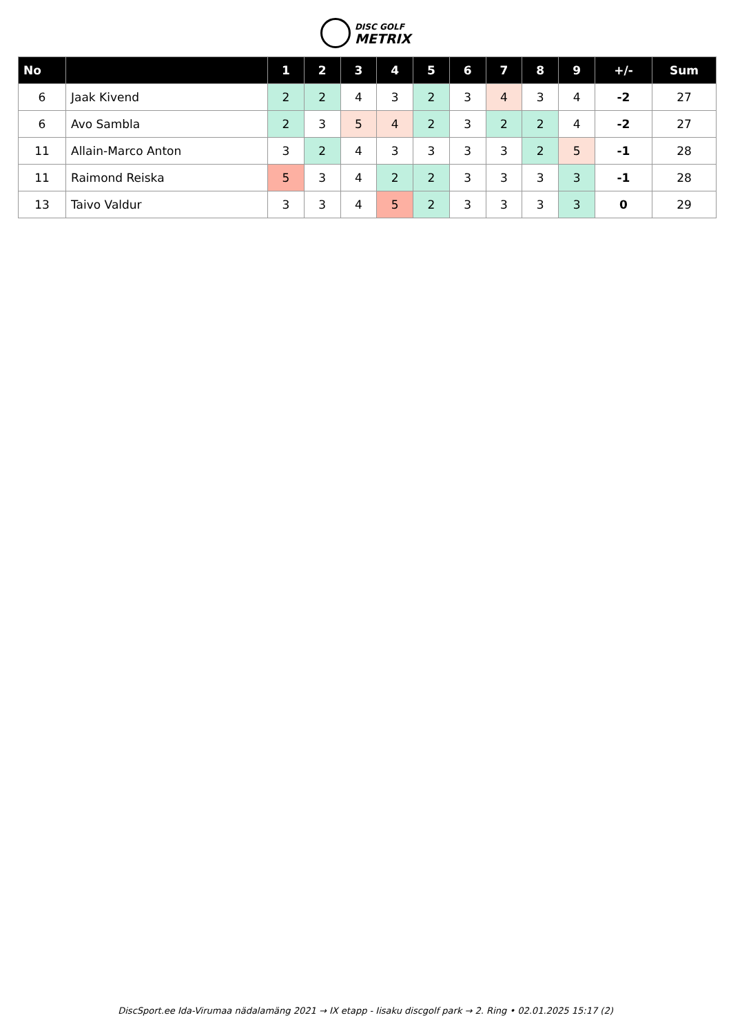DISC GOLF
METRIX
| No | | 1 | 2 | 3 | 4 | 5 | 6 | 7 | 8 | 9 | +/- | Sum |
| --- | --- | --- | --- | --- | --- | --- | --- | --- | --- | --- | --- | --- |
| 6 | Jaak Kivend | 2 | 2 | 4 | 3 | 2 | 3 | 4 | 3 | 4 | -2 | 27 |
| 6 | Avo Sambla | 2 | 3 | 5 | 4 | 2 | 3 | 2 | 2 | 4 | -2 | 27 |
| 11 | Allain-Marco Anton | 3 | 2 | 4 | 3 | 3 | 3 | 3 | 2 | 5 | -1 | 28 |
| 11 | Raimond Reiska | 5 | 3 | 4 | 2 | 2 | 3 | 3 | 3 | 3 | -1 | 28 |
| 13 | Taivo Valdur | 3 | 3 | 4 | 5 | 2 | 3 | 3 | 3 | 3 | 0 | 29 |
DiscSport.ee Ida-Virumaa nädalamäng 2021 → IX etapp - Iisaku discgolf park → 2. Ring • 02.01.2025 15:17 (2)